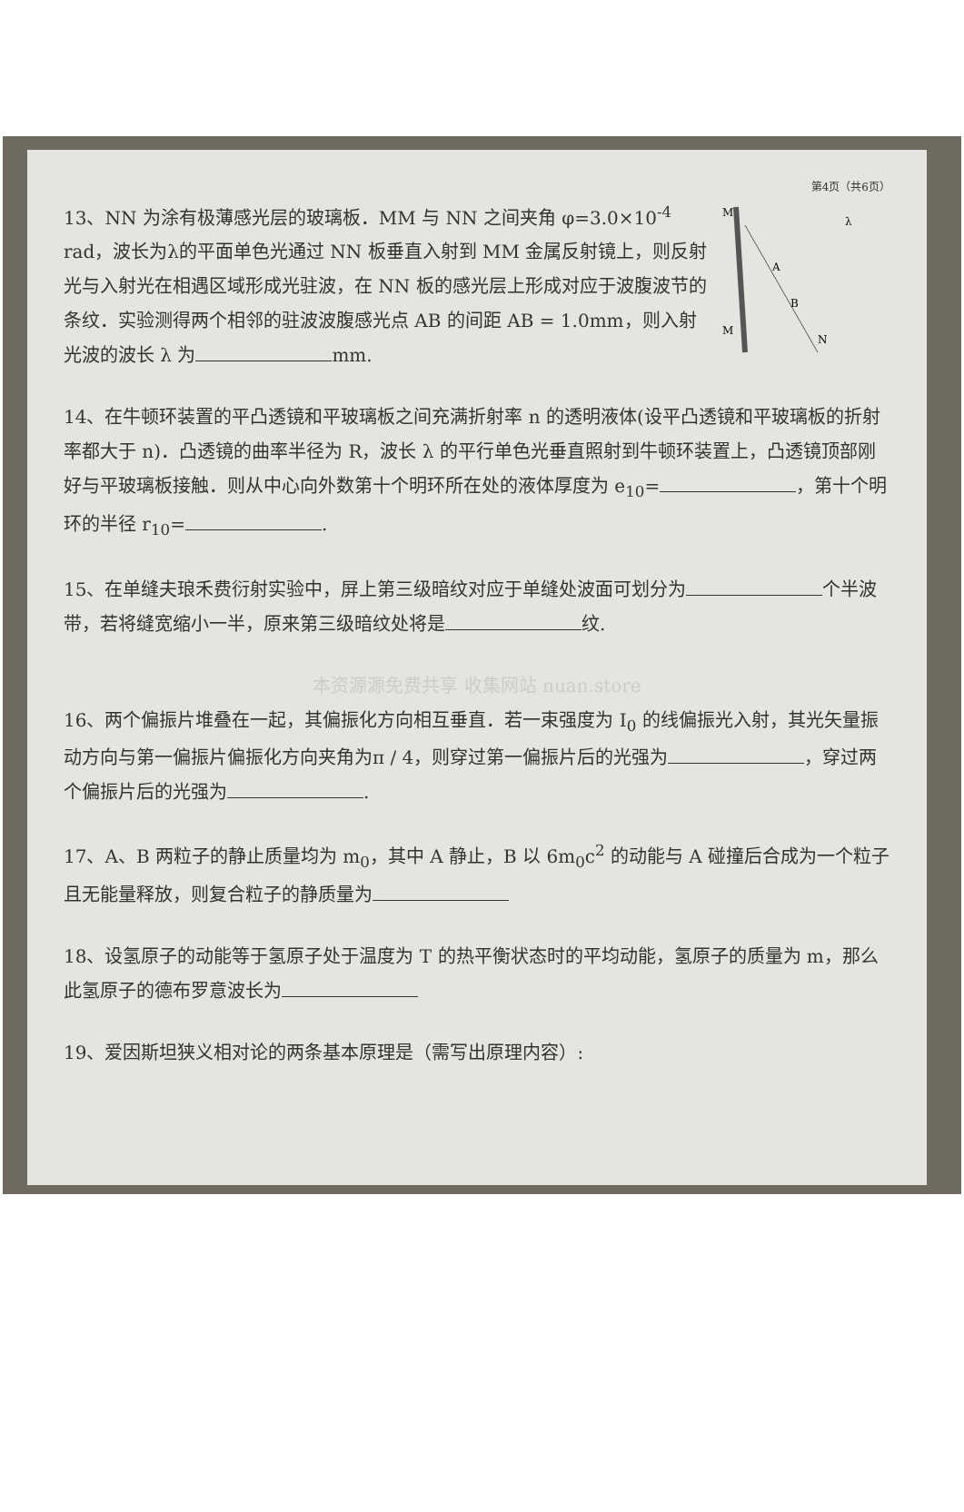第4页（共6页）
M
M
A
B
N
λ
13、NN 为涂有极薄感光层的玻璃板．MM 与 NN 之间夹角 φ=3.0×10<sup>-4</sup> rad，波长为λ的平面单色光通过 NN 板垂直入射到 MM 金属反射镜上，则反射光与入射光在相遇区域形成光驻波，在 NN 板的感光层上形成对应于波腹波节的条纹．实验测得两个相邻的驻波波腹感光点 AB 的间距 AB = 1.0mm，则入射光波的波长 λ 为 mm.
14、在牛顿环装置的平凸透镜和平玻璃板之间充满折射率 n 的透明液体(设平凸透镜和平玻璃板的折射率都大于 n)．凸透镜的曲率半径为 R，波长 λ 的平行单色光垂直照射到牛顿环装置上，凸透镜顶部刚好与平玻璃板接触．则从中心向外数第十个明环所在处的液体厚度为 e<sub>10</sub>= ，第十个明环的半径 r<sub>10</sub>= .
15、在单缝夫琅禾费衍射实验中，屏上第三级暗纹对应于单缝处波面可划分为 个半波带，若将缝宽缩小一半，原来第三级暗纹处将是 纹.
本资源源免费共享 收集网站 nuan.store
16、两个偏振片堆叠在一起，其偏振化方向相互垂直．若一束强度为 I<sub>0</sub> 的线偏振光入射，其光矢量振动方向与第一偏振片偏振化方向夹角为π / 4，则穿过第一偏振片后的光强为 ，穿过两个偏振片后的光强为 .
17、A、B 两粒子的静止质量均为 m<sub>0</sub>，其中 A 静止，B 以 6m<sub>0</sub>c<sup>2</sup> 的动能与 A 碰撞后合成为一个粒子且无能量释放，则复合粒子的静质量为
18、设氢原子的动能等于氢原子处于温度为 T 的热平衡状态时的平均动能，氢原子的质量为 m，那么此氢原子的德布罗意波长为
19、爱因斯坦狭义相对论的两条基本原理是（需写出原理内容）: